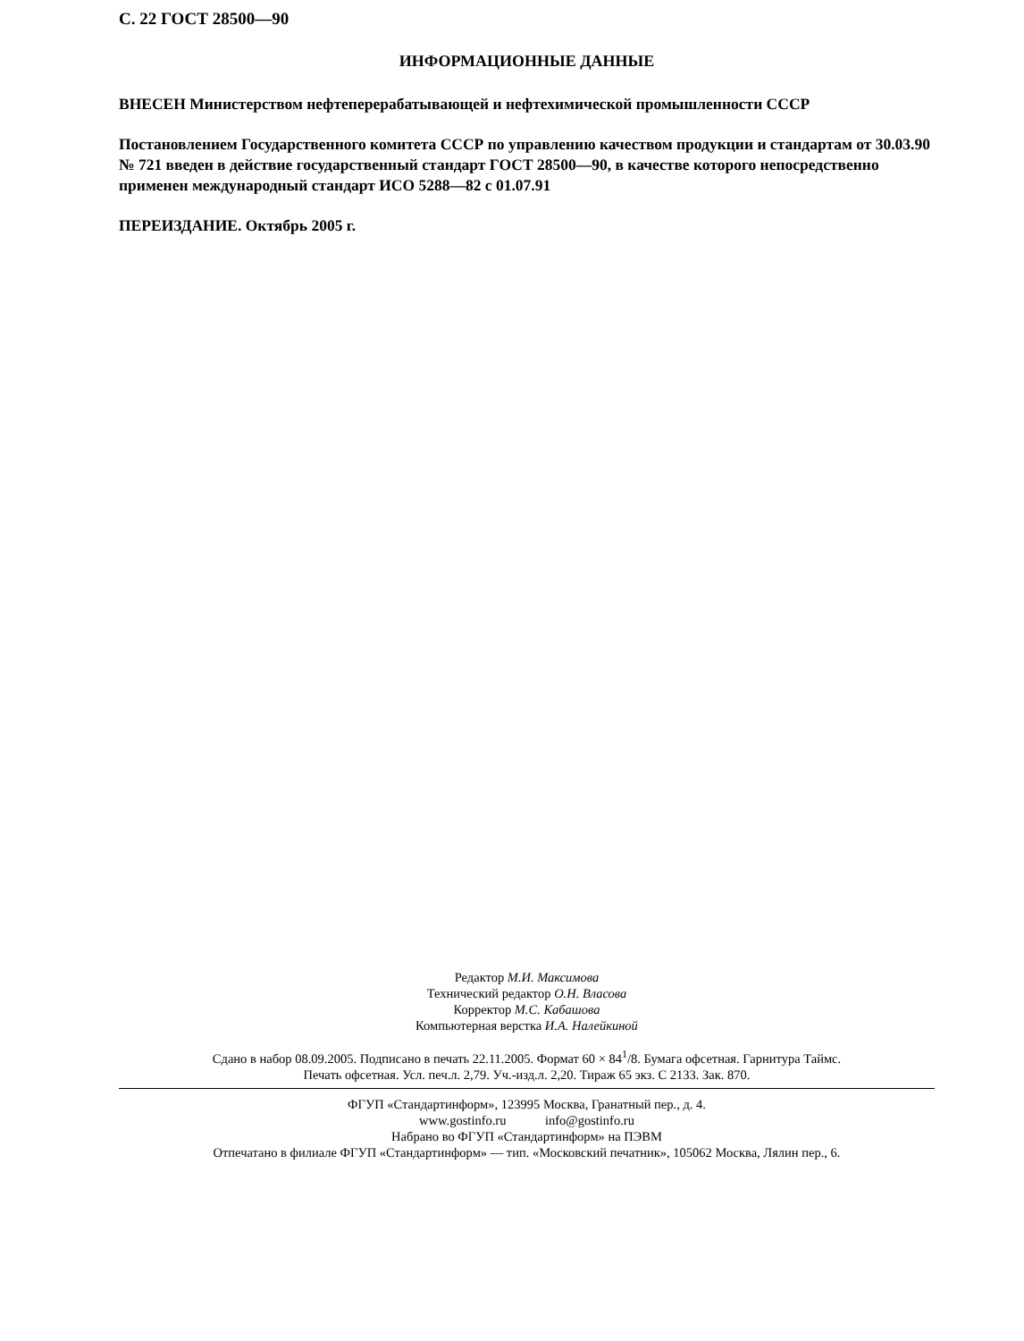С. 22 ГОСТ 28500—90
ИНФОРМАЦИОННЫЕ ДАННЫЕ
ВНЕСЕН Министерством нефтеперерабатывающей и нефтехимической промышленности СССР
Постановлением Государственного комитета СССР по управлению качеством продукции и стандартам от 30.03.90 № 721 введен в действие государственный стандарт ГОСТ 28500—90, в качестве которого непосредственно применен международный стандарт ИСО 5288—82 с 01.07.91
ПЕРЕИЗДАНИЕ. Октябрь 2005 г.
Редактор М.И. Максимова
Технический редактор О.Н. Власова
Корректор М.С. Кабашова
Компьютерная верстка И.А. Налейкиной
Сдано в набор 08.09.2005. Подписано в печать 22.11.2005. Формат 60 × 84<sup>1</sup>/8. Бумага офсетная. Гарнитура Таймс.
Печать офсетная. Усл. печ.л. 2,79. Уч.-изд.л. 2,20. Тираж 65 экз. С 2133. Зак. 870.
ФГУП «Стандартинформ», 123995 Москва, Гранатный пер., д. 4.
www.gostinfo.ru info@gostinfo.ru
Набрано во ФГУП «Стандартинформ» на ПЭВМ
Отпечатано в филиале ФГУП «Стандартинформ» — тип. «Московский печатник», 105062 Москва, Лялин пер., 6.